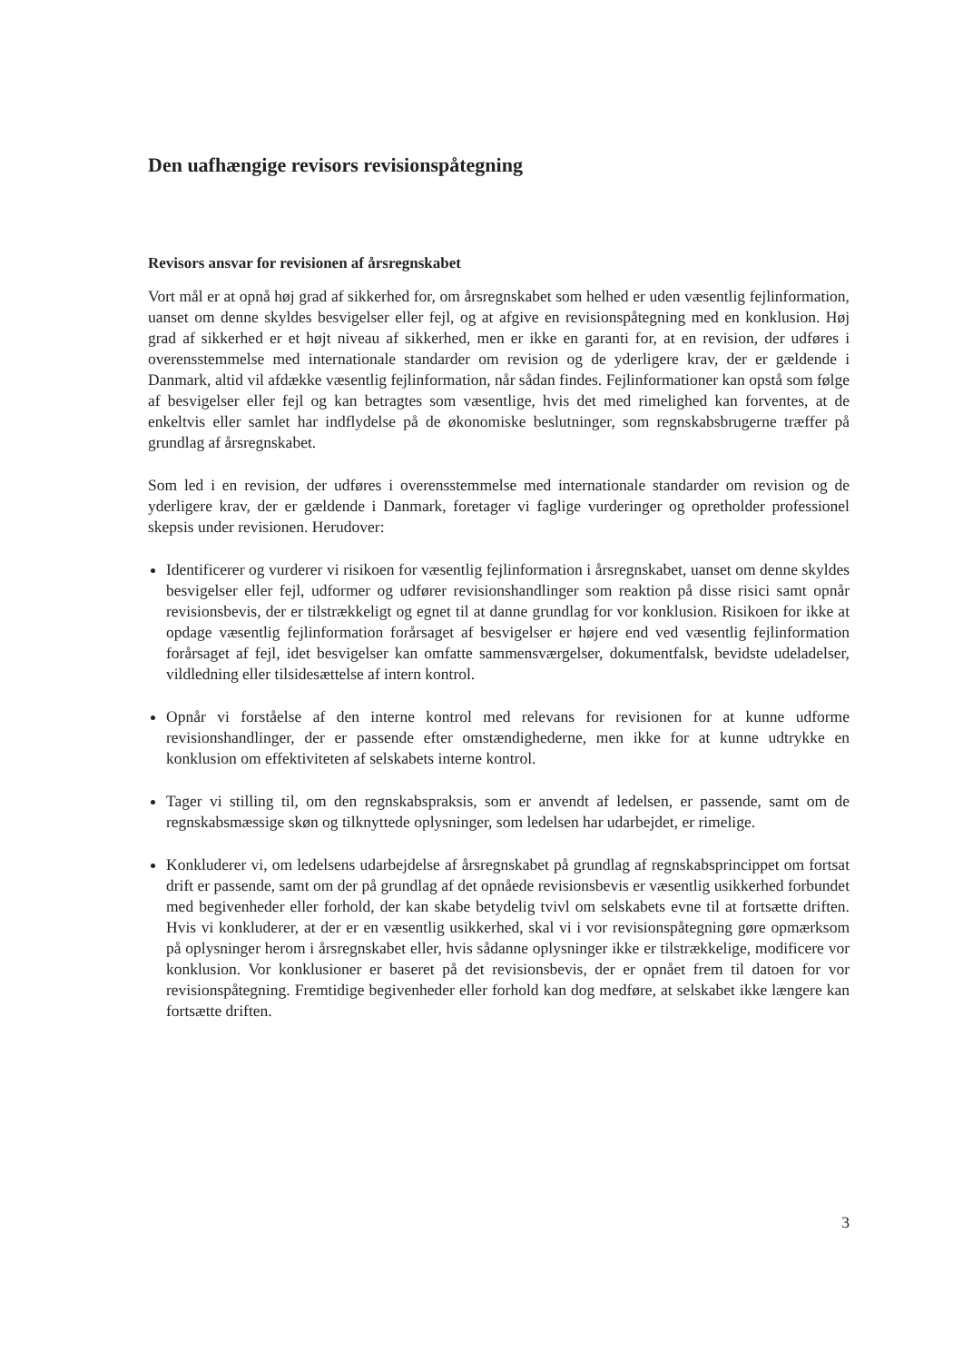Den uafhængige revisors revisionspåtegning
Revisors ansvar for revisionen af årsregnskabet
Vort mål er at opnå høj grad af sikkerhed for, om årsregnskabet som helhed er uden væsentlig fejlinformation, uanset om denne skyldes besvigelser eller fejl, og at afgive en revisionspåtegning med en konklusion. Høj grad af sikkerhed er et højt niveau af sikkerhed, men er ikke en garanti for, at en revision, der udføres i overensstemmelse med internationale standarder om revision og de yderligere krav, der er gældende i Danmark, altid vil afdække væsentlig fejlinformation, når sådan findes. Fejlinformationer kan opstå som følge af besvigelser eller fejl og kan betragtes som væsentlige, hvis det med rimelighed kan forventes, at de enkeltvis eller samlet har indflydelse på de økonomiske beslutninger, som regnskabsbrugerne træffer på grundlag af årsregnskabet.
Som led i en revision, der udføres i overensstemmelse med internationale standarder om revision og de yderligere krav, der er gældende i Danmark, foretager vi faglige vurderinger og opretholder professionel skepsis under revisionen. Herudover:
Identificerer og vurderer vi risikoen for væsentlig fejlinformation i årsregnskabet, uanset om denne skyldes besvigelser eller fejl, udformer og udfører revisionshandlinger som reaktion på disse risici samt opnår revisionsbevis, der er tilstrækkeligt og egnet til at danne grundlag for vor konklusion. Risikoen for ikke at opdage væsentlig fejlinformation forårsaget af besvigelser er højere end ved væsentlig fejlinformation forårsaget af fejl, idet besvigelser kan omfatte sammensværgelser, dokumentfalsk, bevidste udeladelser, vildledning eller tilsidesættelse af intern kontrol.
Opnår vi forståelse af den interne kontrol med relevans for revisionen for at kunne udforme revisionshandlinger, der er passende efter omstændighederne, men ikke for at kunne udtrykke en konklusion om effektiviteten af selskabets interne kontrol.
Tager vi stilling til, om den regnskabspraksis, som er anvendt af ledelsen, er passende, samt om de regnskabsmæssige skøn og tilknyttede oplysninger, som ledelsen har udarbejdet, er rimelige.
Konkluderer vi, om ledelsens udarbejdelse af årsregnskabet på grundlag af regnskabsprincippet om fortsat drift er passende, samt om der på grundlag af det opnåede revisionsbevis er væsentlig usikkerhed forbundet med begivenheder eller forhold, der kan skabe betydelig tvivl om selskabets evne til at fortsætte driften. Hvis vi konkluderer, at der er en væsentlig usikkerhed, skal vi i vor revisionspåtegning gøre opmærksom på oplysninger herom i årsregnskabet eller, hvis sådanne oplysninger ikke er tilstrækkelige, modificere vor konklusion. Vor konklusioner er baseret på det revisionsbevis, der er opnået frem til datoen for vor revisionspåtegning. Fremtidige begivenheder eller forhold kan dog medføre, at selskabet ikke længere kan fortsætte driften.
3